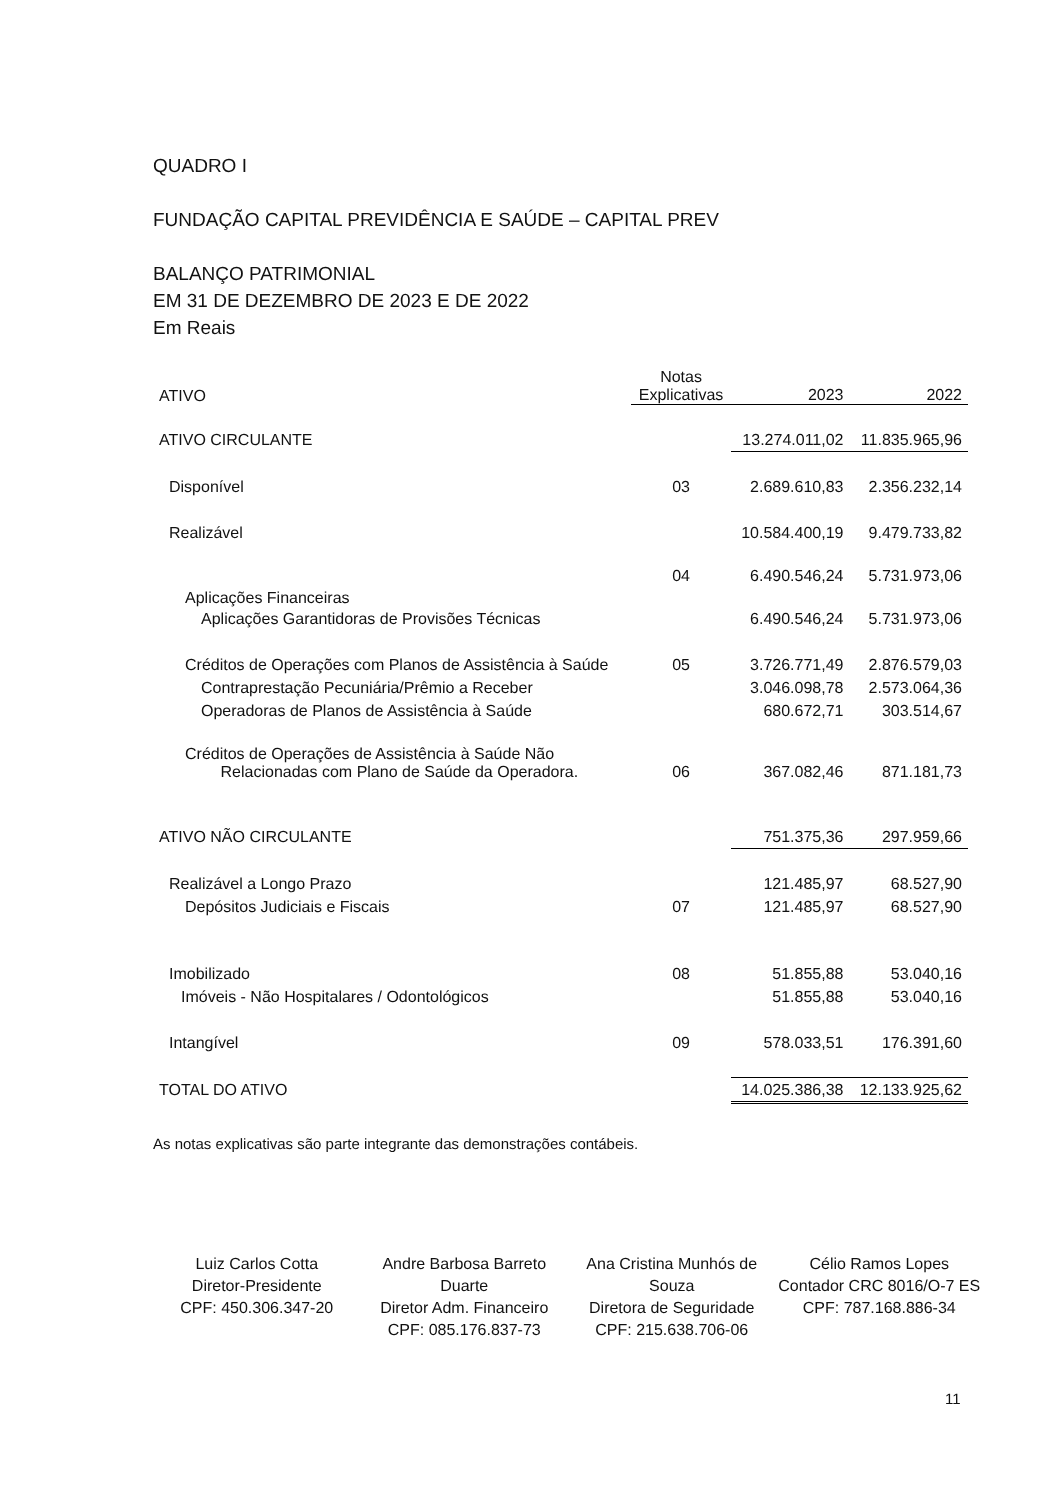QUADRO I
FUNDAÇÃO CAPITAL PREVIDÊNCIA E SAÚDE – CAPITAL PREV
BALANÇO PATRIMONIAL
EM 31 DE DEZEMBRO DE 2023 E DE 2022
Em Reais
| ATIVO | Notas Explicativas | 2023 | 2022 |
| --- | --- | --- | --- |
| ATIVO CIRCULANTE | | 13.274.011,02 | 11.835.965,96 |
| Disponível | 03 | 2.689.610,83 | 2.356.232,14 |
| Realizável | | 10.584.400,19 | 9.479.733,82 |
| Aplicações Financeiras | 04 | 6.490.546,24 | 5.731.973,06 |
| Aplicações Garantidoras de Provisões Técnicas | | 6.490.546,24 | 5.731.973,06 |
| Créditos de Operações com Planos de Assistência à Saúde | 05 | 3.726.771,49 | 2.876.579,03 |
| Contraprestação Pecuniária/Prêmio a Receber | | 3.046.098,78 | 2.573.064,36 |
| Operadoras de Planos de Assistência à Saúde | | 680.672,71 | 303.514,67 |
| Créditos de Operações de Assistência à Saúde Não Relacionadas com Plano de Saúde da Operadora. | 06 | 367.082,46 | 871.181,73 |
| ATIVO NÃO CIRCULANTE | | 751.375,36 | 297.959,66 |
| Realizável a Longo Prazo | | 121.485,97 | 68.527,90 |
| Depósitos Judiciais e Fiscais | 07 | 121.485,97 | 68.527,90 |
| Imobilizado | 08 | 51.855,88 | 53.040,16 |
| Imóveis - Não Hospitalares / Odontológicos | | 51.855,88 | 53.040,16 |
| Intangível | 09 | 578.033,51 | 176.391,60 |
| TOTAL DO ATIVO | | 14.025.386,38 | 12.133.925,62 |
As notas explicativas são parte integrante das demonstrações contábeis.
Luiz Carlos Cotta
Diretor-Presidente
CPF: 450.306.347-20
Andre Barbosa Barreto Duarte
Diretor Adm. Financeiro
CPF: 085.176.837-73
Ana Cristina Munhós de Souza
Diretora de Seguridade
CPF: 215.638.706-06
Célio Ramos Lopes
Contador CRC 8016/O-7 ES
CPF: 787.168.886-34
11